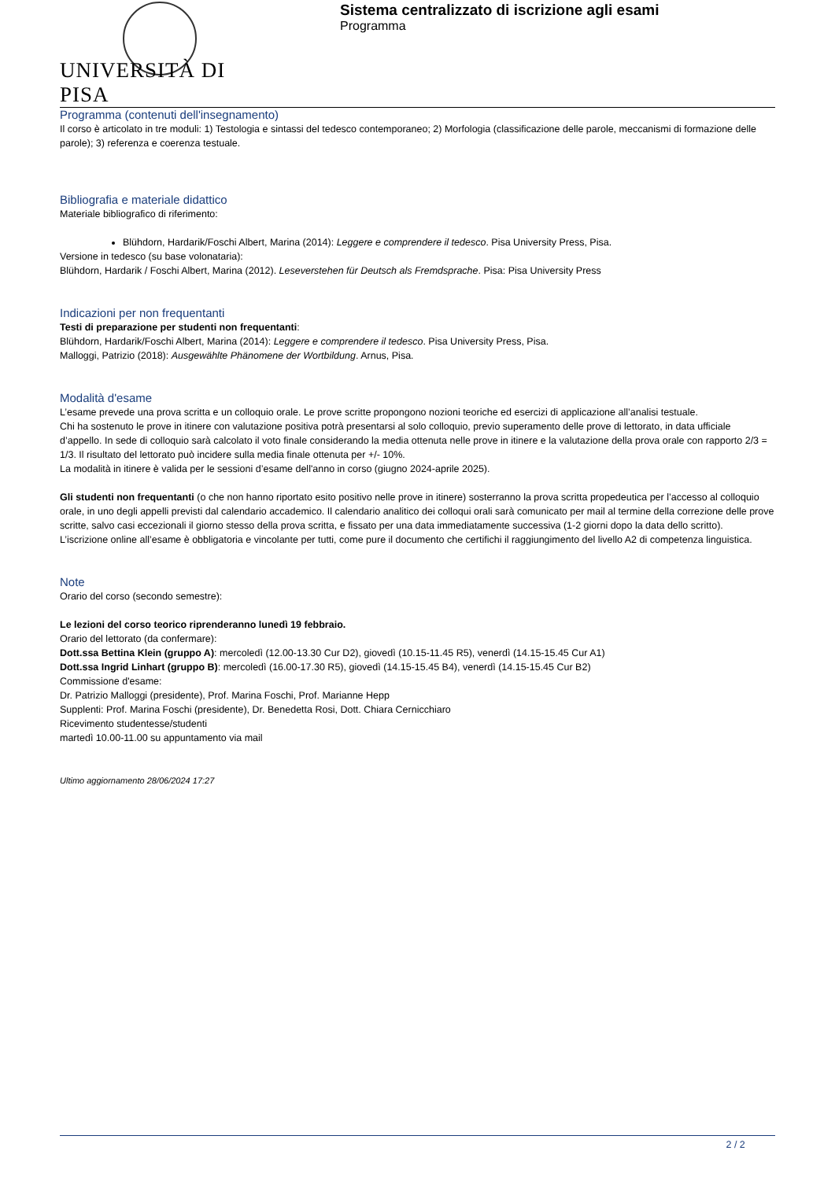UNIVERSITÀ DI PISA
Sistema centralizzato di iscrizione agli esami
Programma
Programma (contenuti dell'insegnamento)
Il corso è articolato in tre moduli: 1) Testologia e sintassi del tedesco contemporaneo; 2) Morfologia (classificazione delle parole, meccanismi di formazione delle parole); 3) referenza e coerenza testuale.
Bibliografia e materiale didattico
Materiale bibliografico di riferimento:
Blühdorn, Hardarik/Foschi Albert, Marina (2014): Leggere e comprendere il tedesco. Pisa University Press, Pisa.
Versione in tedesco (su base volonataria):
Blühdorn, Hardarik / Foschi Albert, Marina (2012). Leseverstehen für Deutsch als Fremdsprache. Pisa: Pisa University Press
Indicazioni per non frequentanti
Testi di preparazione per studenti non frequentanti:
Blühdorn, Hardarik/Foschi Albert, Marina (2014): Leggere e comprendere il tedesco. Pisa University Press, Pisa.
Malloggi, Patrizio (2018): Ausgewählte Phänomene der Wortbildung. Arnus, Pisa.
Modalità d'esame
L’esame prevede una prova scritta e un colloquio orale. Le prove scritte propongono nozioni teoriche ed esercizi di applicazione all’analisi testuale.
Chi ha sostenuto le prove in itinere con valutazione positiva potrà presentarsi al solo colloquio, previo superamento delle prove di lettorato, in data ufficiale d’appello. In sede di colloquio sarà calcolato il voto finale considerando la media ottenuta nelle prove in itinere e la valutazione della prova orale con rapporto 2/3 = 1/3. Il risultato del lettorato può incidere sulla media finale ottenuta per +/- 10%.
La modalità in itinere è valida per le sessioni d’esame dell'anno in corso (giugno 2024-aprile 2025).
Gli studenti non frequentanti (o che non hanno riportato esito positivo nelle prove in itinere) sosterranno la prova scritta propedeutica per l’accesso al colloquio orale, in uno degli appelli previsti dal calendario accademico. Il calendario analitico dei colloqui orali sarà comunicato per mail al termine della correzione delle prove scritte, salvo casi eccezionali il giorno stesso della prova scritta, e fissato per una data immediatamente successiva (1-2 giorni dopo la data dello scritto).
L’iscrizione online all’esame è obbligatoria e vincolante per tutti, come pure il documento che certifichi il raggiungimento del livello A2 di competenza linguistica.
Note
Orario del corso (secondo semestre):
Le lezioni del corso teorico riprenderanno lunedì 19 febbraio.
Orario del lettorato (da confermare):
Dott.ssa Bettina Klein (gruppo A): mercoledì (12.00-13.30 Cur D2), giovedì (10.15-11.45 R5), venerdì (14.15-15.45 Cur A1)
Dott.ssa Ingrid Linhart (gruppo B): mercoledì (16.00-17.30 R5), giovedì (14.15-15.45 B4), venerdì (14.15-15.45 Cur B2)
Commissione d'esame:
Dr. Patrizio Malloggi (presidente), Prof. Marina Foschi, Prof. Marianne Hepp
Supplenti: Prof. Marina Foschi (presidente), Dr. Benedetta Rosi, Dott. Chiara Cernicchiaro
Ricevimento studentesse/studenti
martedì 10.00-11.00 su appuntamento via mail
Ultimo aggiornamento 28/06/2024 17:27
2 / 2